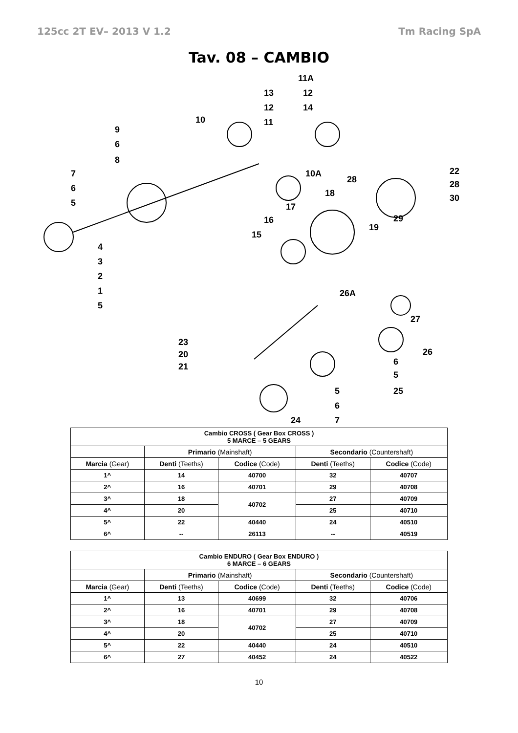125cc 2T EV– 2013 V 1.2 Tm Racing SpA
Tav. 08 – CAMBIO
11A
13 12
12 14
10 11
9
6
8
7 10A 22
28 28 6 18 30 5 17
16 29
19
15
4
3
2
1
5
26A
27
23
26 20
6 21
5
5 25
6
24 7
| Cambio CROSS ( Gear Box CROSS ) 5 MARCE – 5 GEARS | | | | |
| --- | --- | --- | --- | --- |
| | Primario (Mainshaft) | | Secondario (Countershaft) | |
| Marcia (Gear) | Denti (Teeths) | Codice (Code) | Denti (Teeths) | Codice (Code) |
| 1^ | 14 | 40700 | 32 | 40707 |
| 2^ | 16 | 40701 | 29 | 40708 |
| 3^ | 18 | 40702 | 27 | 40709 |
| 4^ | 20 | | 25 | 40710 |
| 5^ | 22 | 40440 | 24 | 40510 |
| 6^ | -- | 26113 | -- | 40519 |
| Cambio ENDURO ( Gear Box ENDURO ) 6 MARCE – 6 GEARS | | | | |
| --- | --- | --- | --- | --- |
| | Primario (Mainshaft) | | Secondario (Countershaft) | |
| Marcia (Gear) | Denti (Teeths) | Codice (Code) | Denti (Teeths) | Codice (Code) |
| 1^ | 13 | 40699 | 32 | 40706 |
| 2^ | 16 | 40701 | 29 | 40708 |
| 3^ | 18 | 40702 | 27 | 40709 |
| 4^ | 20 | | 25 | 40710 |
| 5^ | 22 | 40440 | 24 | 40510 |
| 6^ | 27 | 40452 | 24 | 40522 |
10